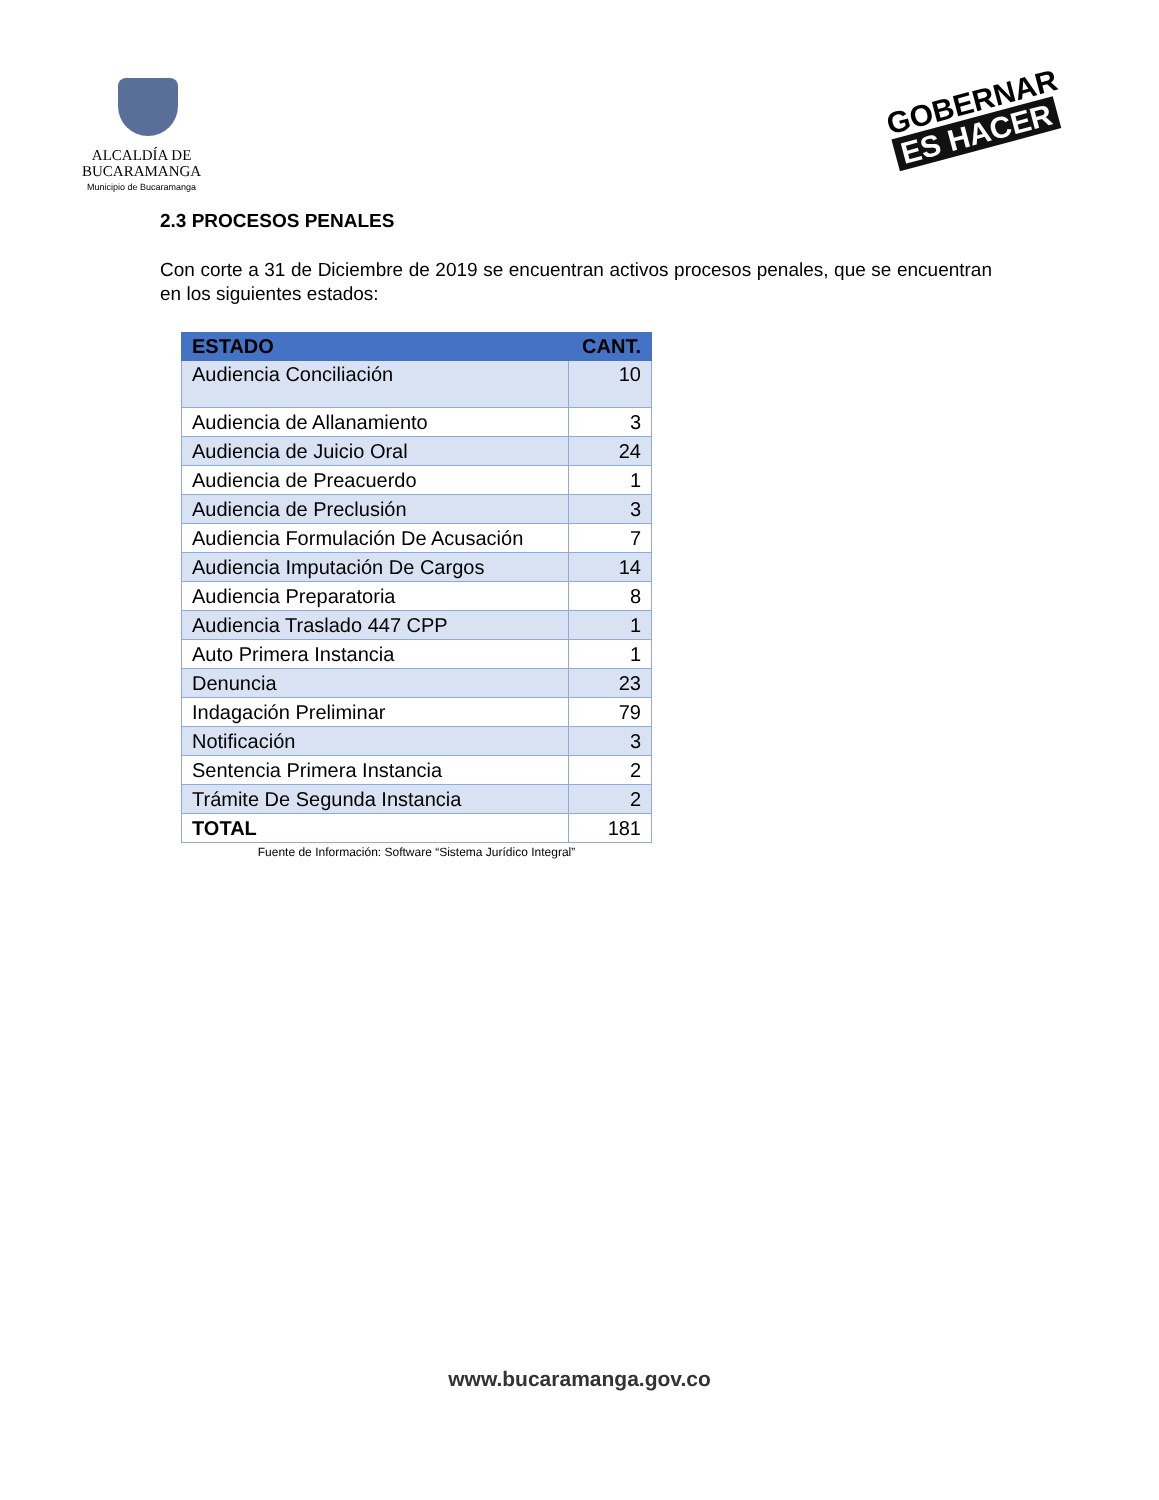ALCALDÍA DE
BUCARAMANGA
Municipio de Bucaramanga
GOBERNAR
ES HACER
2.3 PROCESOS PENALES
Con corte a 31 de Diciembre de 2019 se encuentran activos procesos penales, que se encuentran en los siguientes estados:
| ESTADO | CANT. |
| --- | --- |
| Audiencia Conciliación | 10 |
| Audiencia de Allanamiento | 3 |
| Audiencia de Juicio Oral | 24 |
| Audiencia de Preacuerdo | 1 |
| Audiencia de Preclusión | 3 |
| Audiencia Formulación De Acusación | 7 |
| Audiencia Imputación De Cargos | 14 |
| Audiencia Preparatoria | 8 |
| Audiencia Traslado 447 CPP | 1 |
| Auto Primera Instancia | 1 |
| Denuncia | 23 |
| Indagación Preliminar | 79 |
| Notificación | 3 |
| Sentencia Primera Instancia | 2 |
| Trámite De Segunda Instancia | 2 |
| TOTAL | 181 |
Fuente de Información: Software “Sistema Jurídico Integral”
www.bucaramanga.gov.co